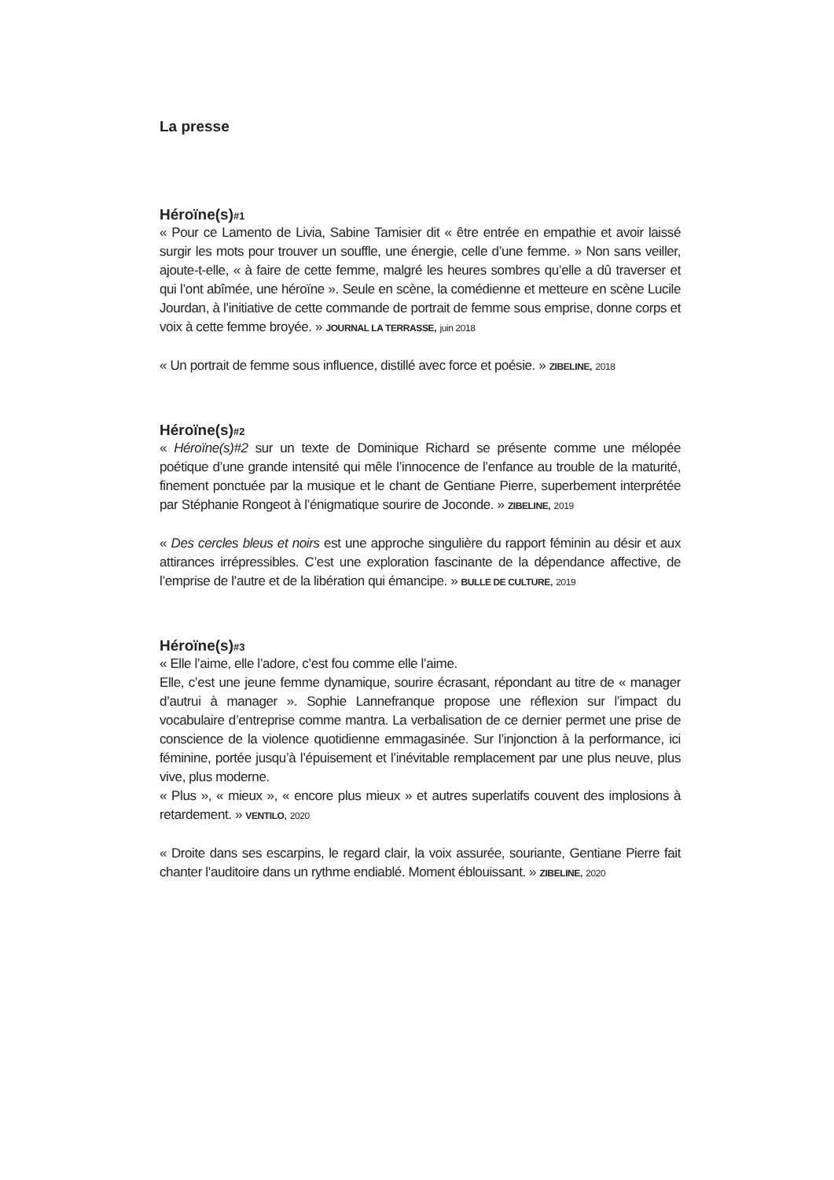La presse
Héroïne(s)#1
« Pour ce Lamento de Livia, Sabine Tamisier dit « être entrée en empathie et avoir laissé surgir les mots pour trouver un souffle, une énergie, celle d’une femme. » Non sans veiller, ajoute-t-elle, « à faire de cette femme, malgré les heures sombres qu’elle a dû traverser et qui l’ont abîmée, une héroïne ». Seule en scène, la comédienne et metteure en scène Lucile Jourdan, à l’initiative de cette commande de portrait de femme sous emprise, donne corps et voix à cette femme broyée. » JOURNAL LA TERRASSE, juin 2018
« Un portrait de femme sous influence, distillé avec force et poésie. » ZIBELINE, 2018
Héroïne(s)#2
« Héroïne(s)#2 sur un texte de Dominique Richard se présente comme une mélopée poétique d’une grande intensité qui mêle l’innocence de l’enfance au trouble de la maturité, finement ponctuée par la musique et le chant de Gentiane Pierre, superbement interprétée par Stéphanie Rongeot à l’énigmatique sourire de Joconde. » ZIBELINE, 2019
« Des cercles bleus et noirs est une approche singulière du rapport féminin au désir et aux attirances irrépressibles. C’est une exploration fascinante de la dépendance affective, de l’emprise de l’autre et de la libération qui émancipe. » BULLE DE CULTURE, 2019
Héroïne(s)#3
« Elle l’aime, elle l’adore, c’est fou comme elle l’aime.
Elle, c’est une jeune femme dynamique, sourire écrasant, répondant au titre de « manager d’autrui à manager ». Sophie Lannefranque propose une réflexion sur l’impact du vocabulaire d’entreprise comme mantra. La verbalisation de ce dernier permet une prise de conscience de la violence quotidienne emmagasinée. Sur l’injonction à la performance, ici féminine, portée jusqu’à l’épuisement et l’inévitable remplacement par une plus neuve, plus vive, plus moderne.
« Plus », « mieux », « encore plus mieux » et autres superlatifs couvent des implosions à retardement. » VENTILO, 2020
« Droite dans ses escarpins, le regard clair, la voix assurée, souriante, Gentiane Pierre fait chanter l’auditoire dans un rythme endiablé. Moment éblouissant. » ZIBELINE, 2020